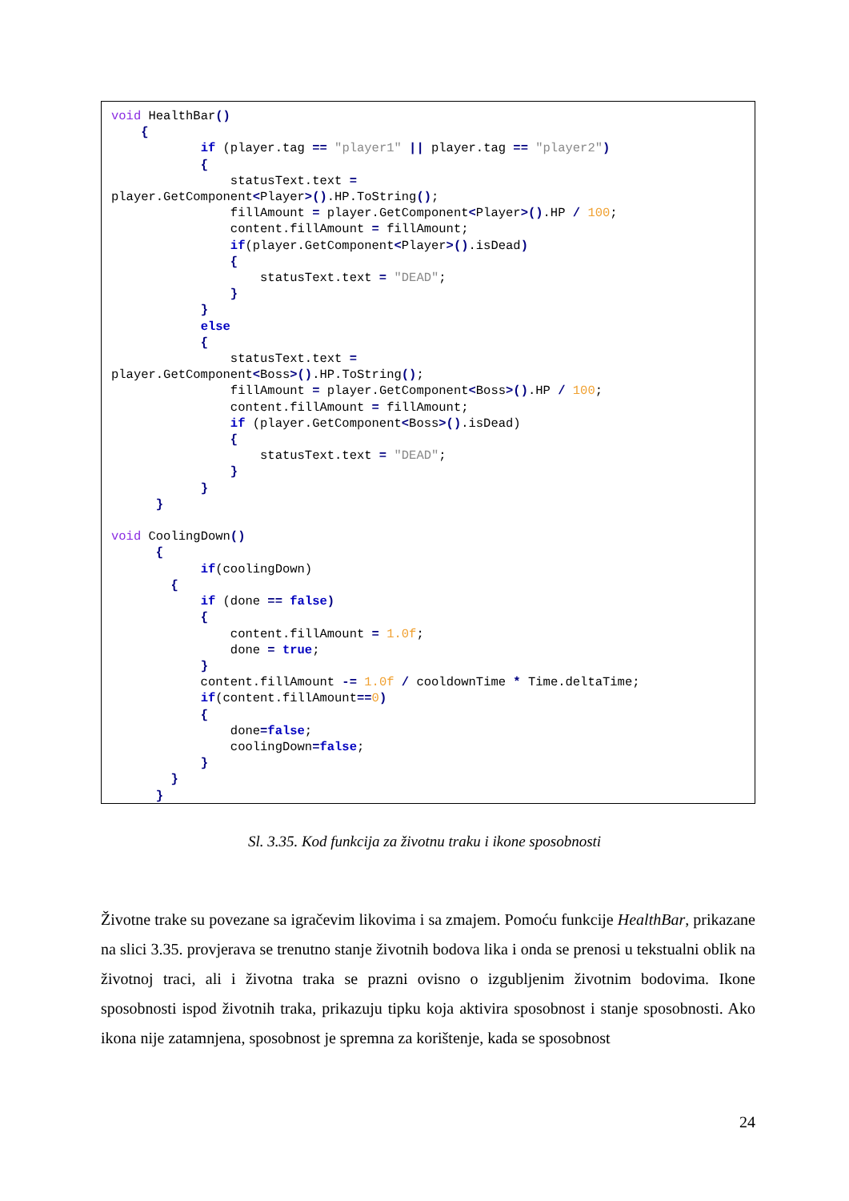void HealthBar()
    {
            if (player.tag == "player1" || player.tag == "player2")
            {
                statusText.text =
player.GetComponent<Player>().HP.ToString();
                fillAmount = player.GetComponent<Player>().HP / 100;
                content.fillAmount = fillAmount;
                if(player.GetComponent<Player>().isDead)
                {
                    statusText.text = "DEAD";
                }
            }
            else
            {
                statusText.text =
player.GetComponent<Boss>().HP.ToString();
                fillAmount = player.GetComponent<Boss>().HP / 100;
                content.fillAmount = fillAmount;
                if (player.GetComponent<Boss>().isDead)
                {
                    statusText.text = "DEAD";
                }
            }
      }

void CoolingDown()
      {
            if(coolingDown)
        {
            if (done == false)
            {
                content.fillAmount = 1.0f;
                done = true;
            }
            content.fillAmount -= 1.0f / cooldownTime * Time.deltaTime;
            if(content.fillAmount==0)
            {
                done=false;
                coolingDown=false;
            }
        }
      }
Sl. 3.35. Kod funkcija za životnu traku i ikone sposobnosti
Životne trake su povezane sa igračevim likovima i sa zmajem. Pomoću funkcije HealthBar, prikazane na slici 3.35. provjerava se trenutno stanje životnih bodova lika i onda se prenosi u tekstualni oblik na životnoj traci, ali i životna traka se prazni ovisno o izgubljenim životnim bodovima. Ikone sposobnosti ispod životnih traka, prikazuju tipku koja aktivira sposobnost i stanje sposobnosti. Ako ikona nije zatamnjena, sposobnost je spremna za korištenje, kada se sposobnost
24